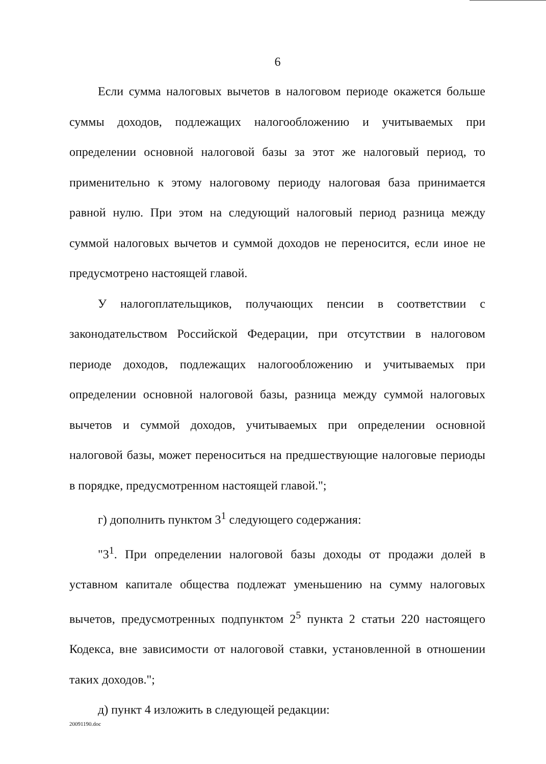6
Если сумма налоговых вычетов в налоговом периоде окажется больше суммы доходов, подлежащих налогообложению и учитываемых при определении основной налоговой базы за этот же налоговый период, то применительно к этому налоговому периоду налоговая база принимается равной нулю. При этом на следующий налоговый период разница между суммой налоговых вычетов и суммой доходов не переносится, если иное не предусмотрено настоящей главой.
У налогоплательщиков, получающих пенсии в соответствии с законодательством Российской Федерации, при отсутствии в налоговом периоде доходов, подлежащих налогообложению и учитываемых при определении основной налоговой базы, разница между суммой налоговых вычетов и суммой доходов, учитываемых при определении основной налоговой базы, может переноситься на предшествующие налоговые периоды в порядке, предусмотренном настоящей главой.";
г) дополнить пунктом 3<sup>1</sup> следующего содержания:
"3<sup>1</sup>. При определении налоговой базы доходы от продажи долей в уставном капитале общества подлежат уменьшению на сумму налоговых вычетов, предусмотренных подпунктом 2<sup>5</sup> пункта 2 статьи 220 настоящего Кодекса, вне зависимости от налоговой ставки, установленной в отношении таких доходов.";
д) пункт 4 изложить в следующей редакции:
20091190.doc